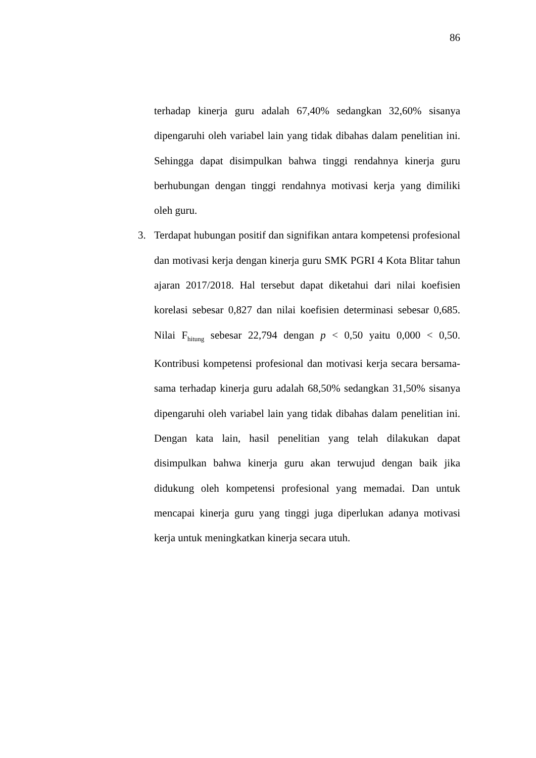86
terhadap kinerja guru adalah 67,40% sedangkan 32,60% sisanya dipengaruhi oleh variabel lain yang tidak dibahas dalam penelitian ini. Sehingga dapat disimpulkan bahwa tinggi rendahnya kinerja guru berhubungan dengan tinggi rendahnya motivasi kerja yang dimiliki oleh guru.
3. Terdapat hubungan positif dan signifikan antara kompetensi profesional dan motivasi kerja dengan kinerja guru SMK PGRI 4 Kota Blitar tahun ajaran 2017/2018. Hal tersebut dapat diketahui dari nilai koefisien korelasi sebesar 0,827 dan nilai koefisien determinasi sebesar 0,685. Nilai F<sub>hitung</sub> sebesar 22,794 dengan p < 0,50 yaitu 0,000 < 0,50. Kontribusi kompetensi profesional dan motivasi kerja secara bersama-sama terhadap kinerja guru adalah 68,50% sedangkan 31,50% sisanya dipengaruhi oleh variabel lain yang tidak dibahas dalam penelitian ini. Dengan kata lain, hasil penelitian yang telah dilakukan dapat disimpulkan bahwa kinerja guru akan terwujud dengan baik jika didukung oleh kompetensi profesional yang memadai. Dan untuk mencapai kinerja guru yang tinggi juga diperlukan adanya motivasi kerja untuk meningkatkan kinerja secara utuh.